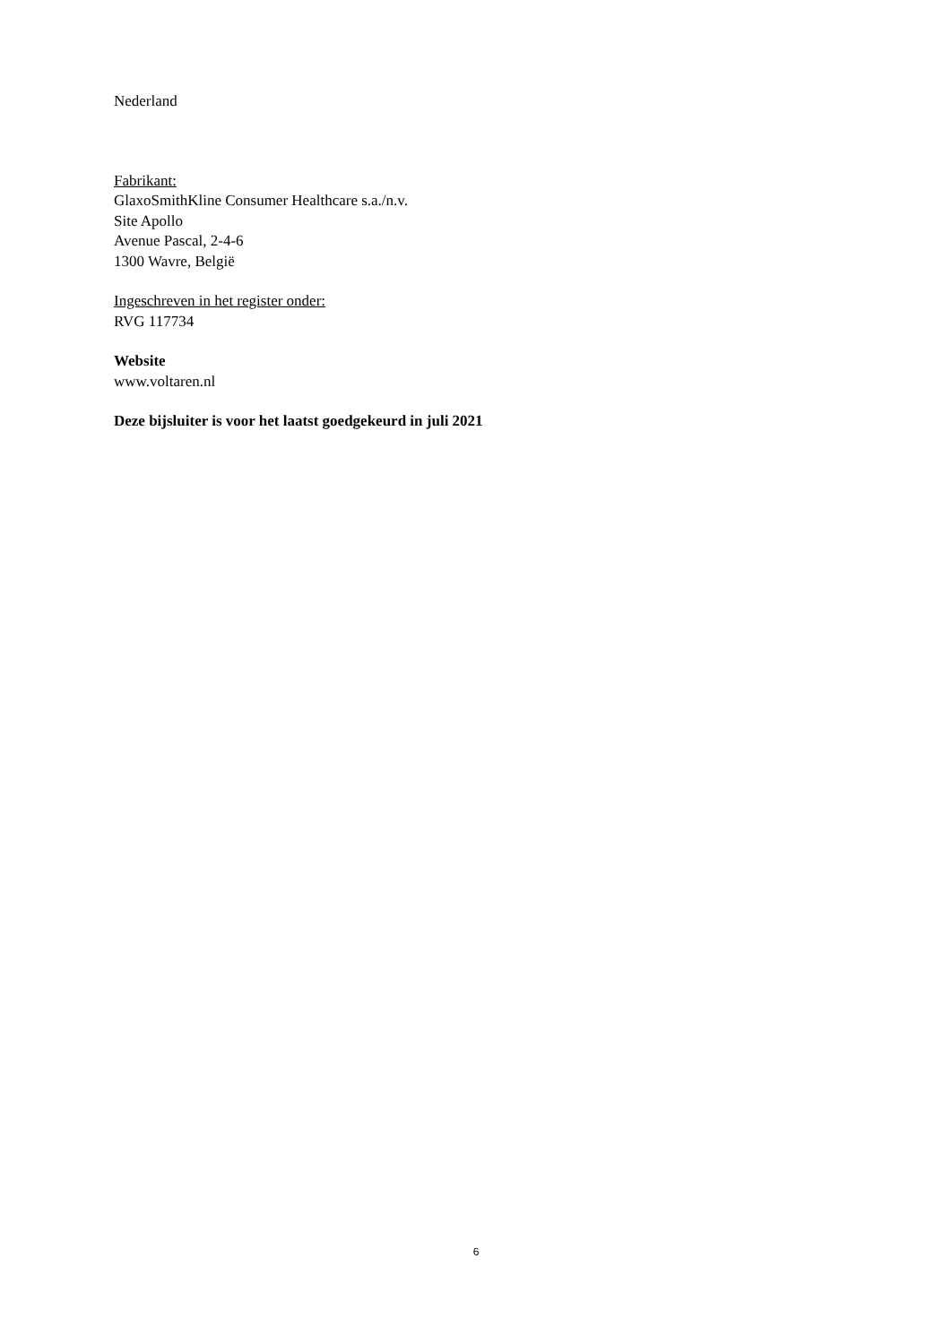Nederland
Fabrikant:
GlaxoSmithKline Consumer Healthcare s.a./n.v.
Site Apollo
Avenue Pascal, 2-4-6
1300 Wavre, België
Ingeschreven in het register onder:
RVG 117734
Website
www.voltaren.nl
Deze bijsluiter is voor het laatst goedgekeurd in juli 2021
6